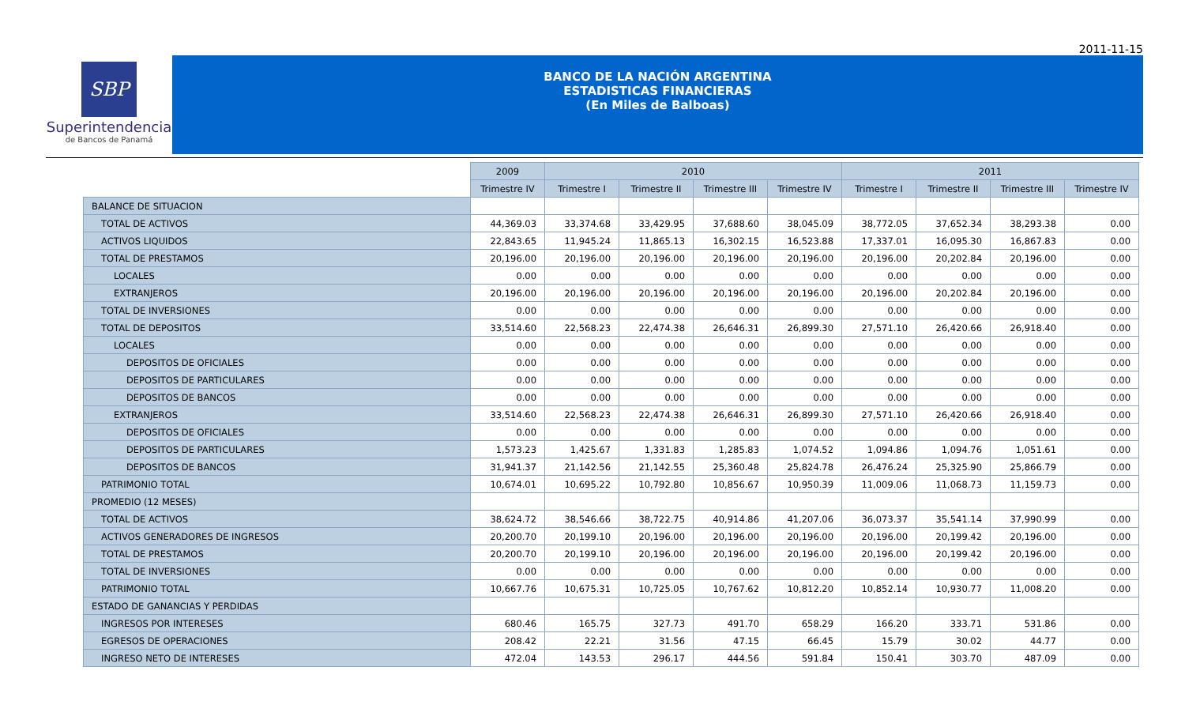2011-11-15
SBP
Superintendencia
de Bancos de Panamá
BANCO DE LA NACIÓN ARGENTINA
ESTADISTICAS FINANCIERAS
(En Miles de Balboas)
| | 2009 | 2010 | | | | 2011 | | | |
| | Trimestre IV | Trimestre I | Trimestre II | Trimestre III | Trimestre IV | Trimestre I | Trimestre II | Trimestre III | Trimestre IV |
| BALANCE DE SITUACION | | | | | | | | | |
| TOTAL DE ACTIVOS | 44,369.03 | 33,374.68 | 33,429.95 | 37,688.60 | 38,045.09 | 38,772.05 | 37,652.34 | 38,293.38 | 0.00 |
| ACTIVOS LIQUIDOS | 22,843.65 | 11,945.24 | 11,865.13 | 16,302.15 | 16,523.88 | 17,337.01 | 16,095.30 | 16,867.83 | 0.00 |
| TOTAL DE PRESTAMOS | 20,196.00 | 20,196.00 | 20,196.00 | 20,196.00 | 20,196.00 | 20,196.00 | 20,202.84 | 20,196.00 | 0.00 |
| LOCALES | 0.00 | 0.00 | 0.00 | 0.00 | 0.00 | 0.00 | 0.00 | 0.00 | 0.00 |
| EXTRANJEROS | 20,196.00 | 20,196.00 | 20,196.00 | 20,196.00 | 20,196.00 | 20,196.00 | 20,202.84 | 20,196.00 | 0.00 |
| TOTAL DE INVERSIONES | 0.00 | 0.00 | 0.00 | 0.00 | 0.00 | 0.00 | 0.00 | 0.00 | 0.00 |
| TOTAL DE DEPOSITOS | 33,514.60 | 22,568.23 | 22,474.38 | 26,646.31 | 26,899.30 | 27,571.10 | 26,420.66 | 26,918.40 | 0.00 |
| LOCALES | 0.00 | 0.00 | 0.00 | 0.00 | 0.00 | 0.00 | 0.00 | 0.00 | 0.00 |
| DEPOSITOS DE OFICIALES | 0.00 | 0.00 | 0.00 | 0.00 | 0.00 | 0.00 | 0.00 | 0.00 | 0.00 |
| DEPOSITOS DE PARTICULARES | 0.00 | 0.00 | 0.00 | 0.00 | 0.00 | 0.00 | 0.00 | 0.00 | 0.00 |
| DEPOSITOS DE BANCOS | 0.00 | 0.00 | 0.00 | 0.00 | 0.00 | 0.00 | 0.00 | 0.00 | 0.00 |
| EXTRANJEROS | 33,514.60 | 22,568.23 | 22,474.38 | 26,646.31 | 26,899.30 | 27,571.10 | 26,420.66 | 26,918.40 | 0.00 |
| DEPOSITOS DE OFICIALES | 0.00 | 0.00 | 0.00 | 0.00 | 0.00 | 0.00 | 0.00 | 0.00 | 0.00 |
| DEPOSITOS DE PARTICULARES | 1,573.23 | 1,425.67 | 1,331.83 | 1,285.83 | 1,074.52 | 1,094.86 | 1,094.76 | 1,051.61 | 0.00 |
| DEPOSITOS DE BANCOS | 31,941.37 | 21,142.56 | 21,142.55 | 25,360.48 | 25,824.78 | 26,476.24 | 25,325.90 | 25,866.79 | 0.00 |
| PATRIMONIO TOTAL | 10,674.01 | 10,695.22 | 10,792.80 | 10,856.67 | 10,950.39 | 11,009.06 | 11,068.73 | 11,159.73 | 0.00 |
| PROMEDIO (12 MESES) | | | | | | | | | |
| TOTAL DE ACTIVOS | 38,624.72 | 38,546.66 | 38,722.75 | 40,914.86 | 41,207.06 | 36,073.37 | 35,541.14 | 37,990.99 | 0.00 |
| ACTIVOS GENERADORES DE INGRESOS | 20,200.70 | 20,199.10 | 20,196.00 | 20,196.00 | 20,196.00 | 20,196.00 | 20,199.42 | 20,196.00 | 0.00 |
| TOTAL DE PRESTAMOS | 20,200.70 | 20,199.10 | 20,196.00 | 20,196.00 | 20,196.00 | 20,196.00 | 20,199.42 | 20,196.00 | 0.00 |
| TOTAL DE INVERSIONES | 0.00 | 0.00 | 0.00 | 0.00 | 0.00 | 0.00 | 0.00 | 0.00 | 0.00 |
| PATRIMONIO TOTAL | 10,667.76 | 10,675.31 | 10,725.05 | 10,767.62 | 10,812.20 | 10,852.14 | 10,930.77 | 11,008.20 | 0.00 |
| ESTADO DE GANANCIAS Y PERDIDAS | | | | | | | | | |
| INGRESOS POR INTERESES | 680.46 | 165.75 | 327.73 | 491.70 | 658.29 | 166.20 | 333.71 | 531.86 | 0.00 |
| EGRESOS DE OPERACIONES | 208.42 | 22.21 | 31.56 | 47.15 | 66.45 | 15.79 | 30.02 | 44.77 | 0.00 |
| INGRESO NETO DE INTERESES | 472.04 | 143.53 | 296.17 | 444.56 | 591.84 | 150.41 | 303.70 | 487.09 | 0.00 |